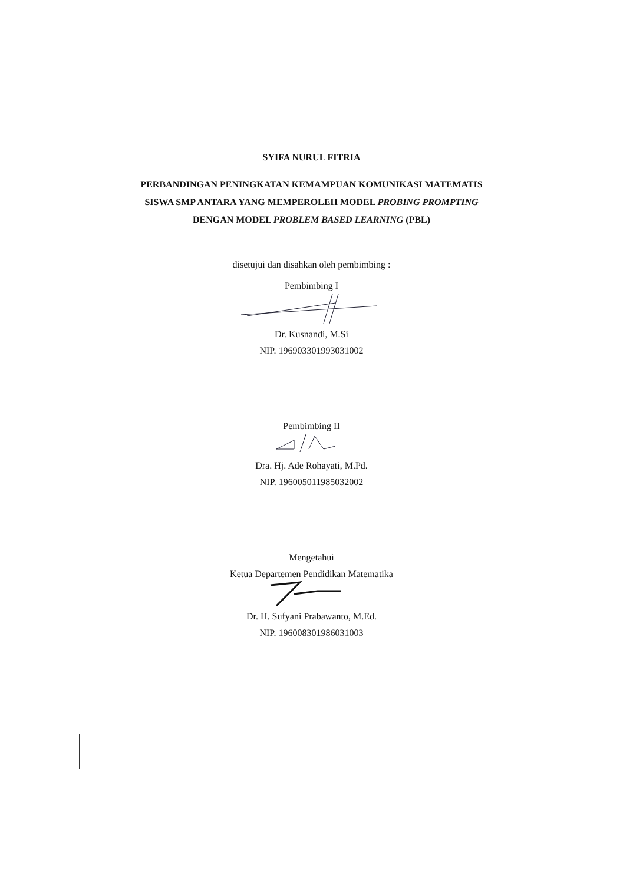SYIFA NURUL FITRIA
PERBANDINGAN PENINGKATAN KEMAMPUAN KOMUNIKASI MATEMATIS
SISWA SMP ANTARA YANG MEMPEROLEH MODEL PROBING PROMPTING
DENGAN MODEL PROBLEM BASED LEARNING (PBL)
disetujui dan disahkan oleh pembimbing :
Pembimbing I
Dr. Kusnandi, M.Si
NIP. 196903301993031002
Pembimbing II
Dra. Hj. Ade Rohayati, M.Pd.
NIP. 196005011985032002
Mengetahui
Ketua Departemen Pendidikan Matematika
Dr. H. Sufyani Prabawanto, M.Ed.
NIP. 196008301986031003